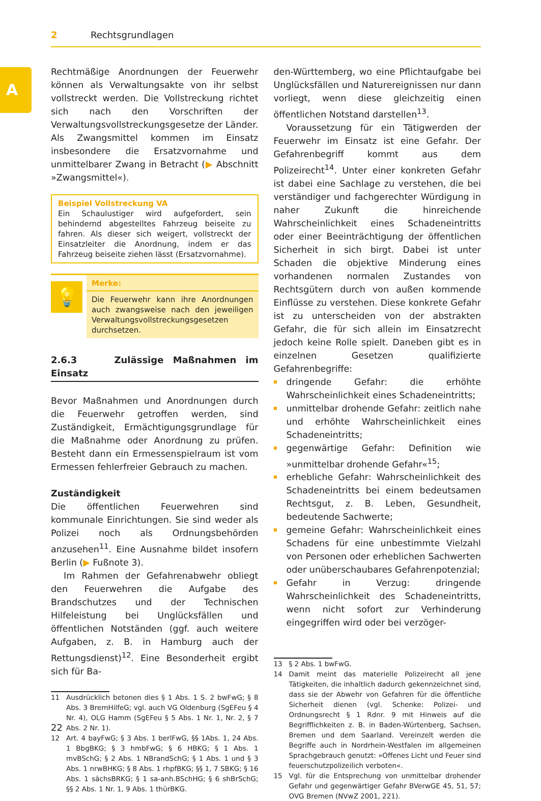2 Rechtsgrundlagen
A
Rechtmäßige Anordnungen der Feuerwehr können als Verwaltungsakte von ihr selbst vollstreckt werden. Die Vollstreckung richtet sich nach den Vorschriften der Verwaltungsvollstreckungsgesetze der Länder. Als Zwangsmittel kommen im Einsatz insbesondere die Ersatzvornahme und unmittelbarer Zwang in Betracht (▶ Abschnitt »Zwangsmittel«).
Beispiel Vollstreckung VA
Ein Schaulustiger wird aufgefordert, sein behindernd abgestelltes Fahrzeug beiseite zu fahren. Als dieser sich weigert, vollstreckt der Einsatzleiter die Anordnung, indem er das Fahrzeug beiseite ziehen lässt (Ersatzvornahme).
💡
Merke:
Die Feuerwehr kann ihre Anordnungen auch zwangsweise nach den jeweiligen Verwaltungsvollstreckungsgesetzen durchsetzen.
2.6.3 Zulässige Maßnahmen im Einsatz
Bevor Maßnahmen und Anordnungen durch die Feuerwehr getroffen werden, sind Zuständigkeit, Ermächtigungsgrundlage für die Maßnahme oder Anordnung zu prüfen. Besteht dann ein Ermessenspielraum ist vom Ermessen fehlerfreier Gebrauch zu machen.
Zuständigkeit
Die öffentlichen Feuerwehren sind kommunale Einrichtungen. Sie sind weder als Polizei noch als Ordnungsbehörden anzusehen<sup>11</sup>. Eine Ausnahme bildet insofern Berlin (▶ Fußnote 3).
Im Rahmen der Gefahrenabwehr obliegt den Feuerwehren die Aufgabe des Brandschutzes und der Technischen Hilfeleistung bei Unglücksfällen und öffentlichen Notständen (ggf. auch weitere Aufgaben, z. B. in Hamburg auch der Rettungsdienst)<sup>12</sup>. Eine Besonderheit ergibt sich für Ba-
11 Ausdrücklich betonen dies § 1 Abs. 1 S. 2 bwFwG; § 8 Abs. 3 BremHilfeG; vgl. auch VG Oldenburg (SgEFeu § 4 Nr. 4), OLG Hamm (SgEFeu § 5 Abs. 1 Nr. 1, Nr. 2, § 7 Abs. 2 Nr. 1).
12 Art. 4 bayFwG; § 3 Abs. 1 berlFwG, §§ 1Abs. 1, 24 Abs. 1 BbgBKG; § 3 hmbFwG; § 6 HBKG; § 1 Abs. 1 mvBSchG; § 2 Abs. 1 NBrandSchG; § 1 Abs. 1 und § 3 Abs. 1 nrwBHKG; § 8 Abs. 1 rhpfBKG; §§ 1, 7 SBKG; § 16 Abs. 1 sächsBRKG; § 1 sa-anh.BSchHG; § 6 shBrSchG; §§ 2 Abs. 1 Nr. 1, 9 Abs. 1 thürBKG.
den-Württemberg, wo eine Pflichtaufgabe bei Unglücksfällen und Naturereignissen nur dann vorliegt, wenn diese gleichzeitig einen öffentlichen Notstand darstellen<sup>13</sup>.
Voraussetzung für ein Tätigwerden der Feuerwehr im Einsatz ist eine Gefahr. Der Gefahrenbegriff kommt aus dem Polizeirecht<sup>14</sup>. Unter einer konkreten Gefahr ist dabei eine Sachlage zu verstehen, die bei verständiger und fachgerechter Würdigung in naher Zukunft die hinreichende Wahrscheinlichkeit eines Schadeneintritts oder einer Beeinträchtigung der öffentlichen Sicherheit in sich birgt. Dabei ist unter Schaden die objektive Minderung eines vorhandenen normalen Zustandes von Rechtsgütern durch von außen kommende Einflüsse zu verstehen. Diese konkrete Gefahr ist zu unterscheiden von der abstrakten Gefahr, die für sich allein im Einsatzrecht jedoch keine Rolle spielt. Daneben gibt es in einzelnen Gesetzen qualifizierte Gefahrenbegriffe:
dringende Gefahr: die erhöhte Wahrscheinlichkeit eines Schadeneintritts;
unmittelbar drohende Gefahr: zeitlich nahe und erhöhte Wahrscheinlichkeit eines Schadeneintritts;
gegenwärtige Gefahr: Definition wie »unmittelbar drohende Gefahr«<sup>15</sup>;
erhebliche Gefahr: Wahrscheinlichkeit des Schadeneintritts bei einem bedeutsamen Rechtsgut, z. B. Leben, Gesundheit, bedeutende Sachwerte;
gemeine Gefahr: Wahrscheinlichkeit eines Schadens für eine unbestimmte Vielzahl von Personen oder erheblichen Sachwerten oder unüberschaubares Gefahrenpotenzial;
Gefahr in Verzug: dringende Wahrscheinlichkeit des Schadeneintritts, wenn nicht sofort zur Verhinderung eingegriffen wird oder bei verzöger-
13 § 2 Abs. 1 bwFwG.
14 Damit meint das materielle Polizeirecht all jene Tätigkeiten, die inhaltlich dadurch gekennzeichnet sind, dass sie der Abwehr von Gefahren für die öffentliche Sicherheit dienen (vgl. Schenke: Polizei- und Ordnungsrecht § 1 Rdnr. 9 mit Hinweis auf die Begrifflichkeiten z. B. in Baden-Würtenberg, Sachsen, Bremen und dem Saarland. Vereinzelt werden die Begriffe auch in Nordrhein-Westfalen im allgemeinen Sprachgebrauch genutzt: »Offenes Licht und Feuer sind feuerschutzpolizeilich verboten«.
15 Vgl. für die Entsprechung von unmittelbar drohender Gefahr und gegenwärtiger Gefahr BVerwGE 45, 51, 57; OVG Bremen (NVwZ 2001, 221).
22